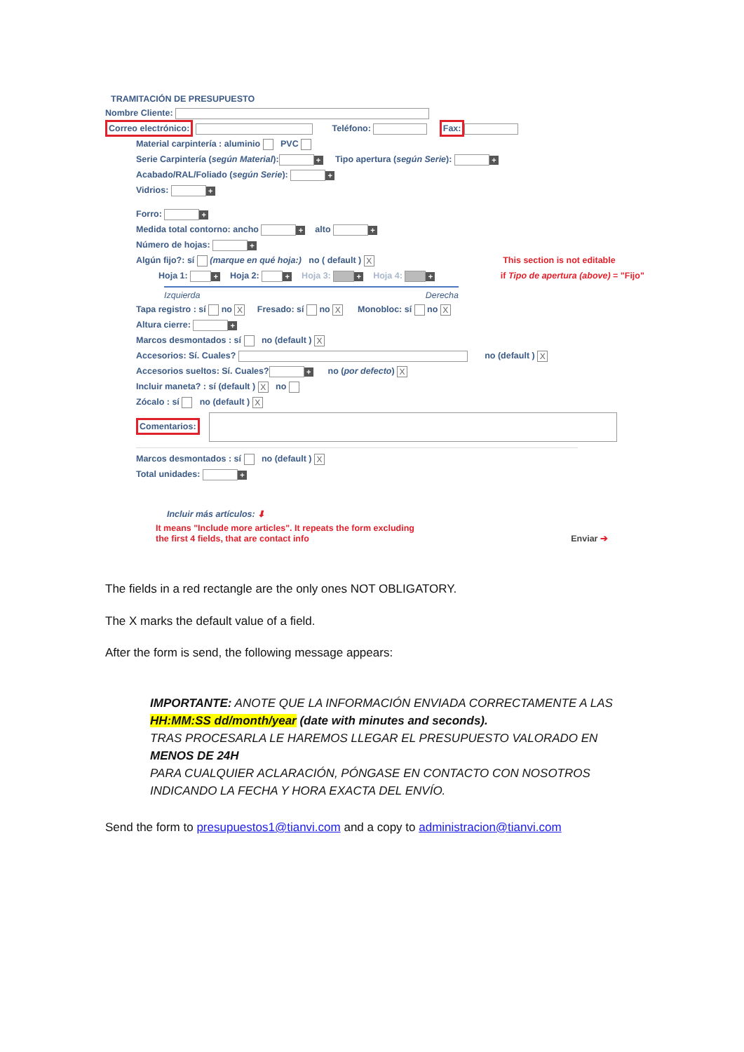TRAMITACIÓN DE PRESUPUESTO
Nombre Cliente:
Correo electrónico: Teléfono: Fax:
Material carpintería : aluminio PVC
Serie Carpintería (según Material): + Tipo apertura (según Serie): +
Acabado/RAL/Foliado (según Serie): +
Vidrios: +
Forro: +
Medida total contorno: ancho + alto +
Número de hojas: +
Algún fijo?: sí (marque en qué hoja:) no ( default ) X This section is not editable
Hoja 1: + Hoja 2: + Hoja 3: + Hoja 4: + if Tipo de apertura (above) = "Fijo"
Izquierda Derecha
Tapa registro : sí no X Fresado: sí no X Monobloc: sí no X
Altura cierre: +
Marcos desmontados : sí no (default ) X
Accesorios: Sí. Cuales? no (default ) X
Accesorios sueltos: Sí. Cuales? + no (por defecto) X
Incluir maneta? : sí (default ) X no
Zócalo : sí no (default ) X
Comentarios:
Marcos desmontados : sí no (default ) X
Total unidades: +
Incluir más artículos: ⬇
It means "Include more articles". It repeats the form excluding
the first 4 fields, that are contact info Enviar ➔
The fields in a red rectangle are the only ones NOT OBLIGATORY.
The X marks the default value of a field.
After the form is send, the following message appears:
IMPORTANTE: ANOTE QUE LA INFORMACIÓN ENVIADA CORRECTAMENTE A LAS HH:MM:SS dd/month/year (date with minutes and seconds).
TRAS PROCESARLA LE HAREMOS LLEGAR EL PRESUPUESTO VALORADO EN MENOS DE 24H
PARA CUALQUIER ACLARACIÓN, PÓNGASE EN CONTACTO CON NOSOTROS INDICANDO LA FECHA Y HORA EXACTA DEL ENVÍO.
Send the form to presupuestos1@tianvi.com and a copy to administracion@tianvi.com